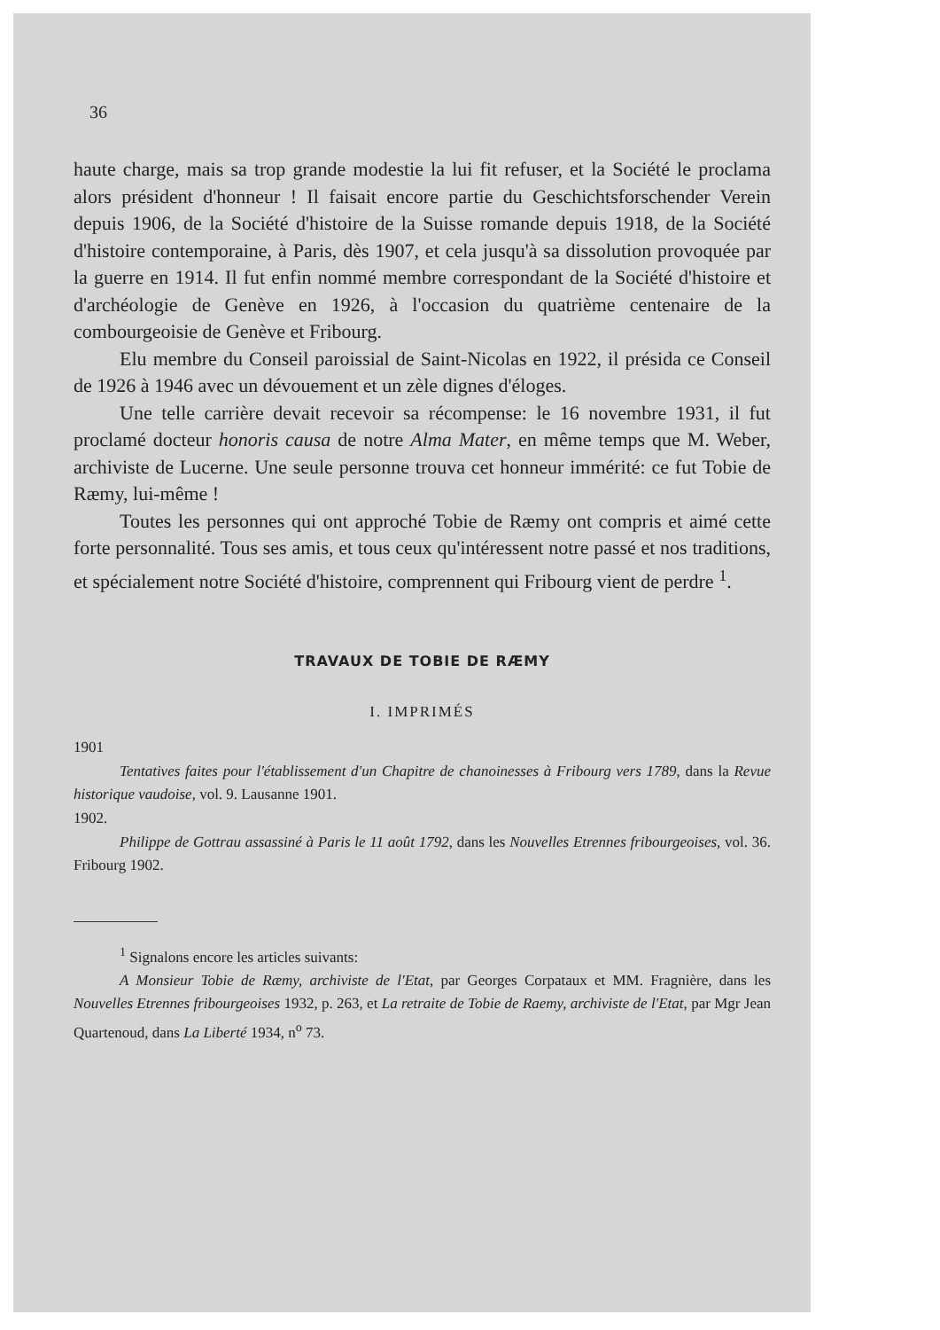36
haute charge, mais sa trop grande modestie la lui fit refuser, et la Société le proclama alors président d'honneur ! Il faisait encore partie du Geschichtsforschender Verein depuis 1906, de la Société d'histoire de la Suisse romande depuis 1918, de la Société d'histoire contemporaine, à Paris, dès 1907, et cela jusqu'à sa dissolution provoquée par la guerre en 1914. Il fut enfin nommé membre correspondant de la Société d'histoire et d'archéologie de Genève en 1926, à l'occasion du quatrième centenaire de la combourgeoisie de Genève et Fribourg.
Elu membre du Conseil paroissial de Saint-Nicolas en 1922, il présida ce Conseil de 1926 à 1946 avec un dévouement et un zèle dignes d'éloges.
Une telle carrière devait recevoir sa récompense: le 16 novembre 1931, il fut proclamé docteur honoris causa de notre Alma Mater, en même temps que M. Weber, archiviste de Lucerne. Une seule personne trouva cet honneur immérité: ce fut Tobie de Ræmy, lui-même !
Toutes les personnes qui ont approché Tobie de Ræmy ont compris et aimé cette forte personnalité. Tous ses amis, et tous ceux qu'intéressent notre passé et nos traditions, et spécialement notre Société d'histoire, comprennent qui Fribourg vient de perdre <sup>1</sup>.
TRAVAUX DE TOBIE DE RÆMY
I. IMPRIMÉS
1901
Tentatives faites pour l'établissement d'un Chapitre de chanoinesses à Fribourg vers 1789, dans la Revue historique vaudoise, vol. 9. Lausanne 1901.
1902.
Philippe de Gottrau assassiné à Paris le 11 août 1792, dans les Nouvelles Etrennes fribourgeoises, vol. 36. Fribourg 1902.
<sup>1</sup> Signalons encore les articles suivants:
A Monsieur Tobie de Ræmy, archiviste de l'Etat, par Georges Corpataux et MM. Fragnière, dans les Nouvelles Etrennes fribourgeoises 1932, p. 263, et La retraite de Tobie de Raemy, archiviste de l'Etat, par Mgr Jean Quartenoud, dans La Liberté 1934, n<sup>o</sup> 73.